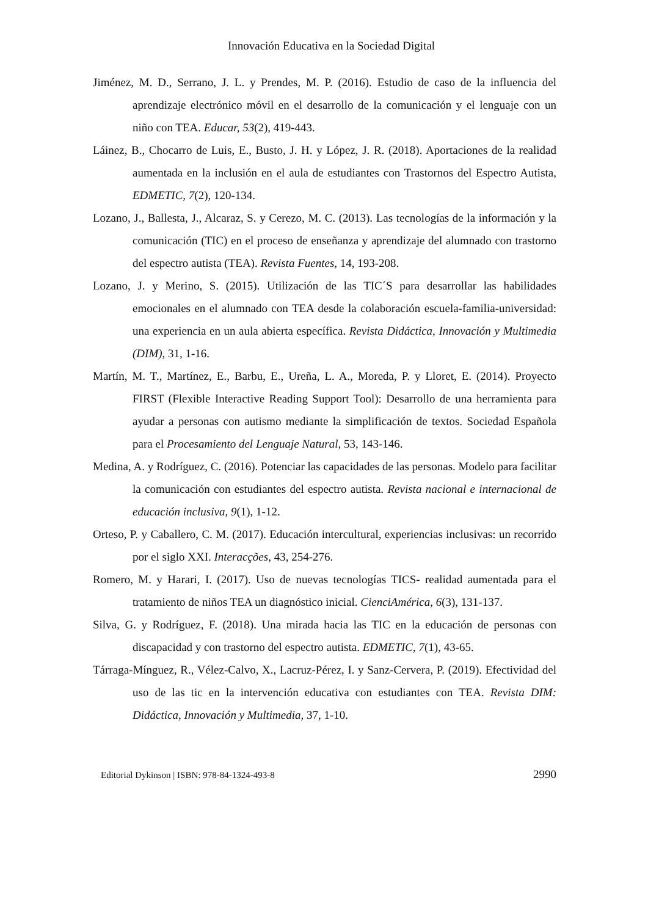Innovación Educativa en la Sociedad Digital
Jiménez, M. D., Serrano, J. L. y Prendes, M. P. (2016). Estudio de caso de la influencia del aprendizaje electrónico móvil en el desarrollo de la comunicación y el lenguaje con un niño con TEA. Educar, 53(2), 419-443.
Láinez, B., Chocarro de Luis, E., Busto, J. H. y López, J. R. (2018). Aportaciones de la realidad aumentada en la inclusión en el aula de estudiantes con Trastornos del Espectro Autista, EDMETIC, 7(2), 120-134.
Lozano, J., Ballesta, J., Alcaraz, S. y Cerezo, M. C. (2013). Las tecnologías de la información y la comunicación (TIC) en el proceso de enseñanza y aprendizaje del alumnado con trastorno del espectro autista (TEA). Revista Fuentes, 14, 193-208.
Lozano, J. y Merino, S. (2015). Utilización de las TIC´S para desarrollar las habilidades emocionales en el alumnado con TEA desde la colaboración escuela-familia-universidad: una experiencia en un aula abierta específica. Revista Didáctica, Innovación y Multimedia (DIM), 31, 1-16.
Martín, M. T., Martínez, E., Barbu, E., Ureña, L. A., Moreda, P. y Lloret, E. (2014). Proyecto FIRST (Flexible Interactive Reading Support Tool): Desarrollo de una herramienta para ayudar a personas con autismo mediante la simplificación de textos. Sociedad Española para el Procesamiento del Lenguaje Natural, 53, 143-146.
Medina, A. y Rodríguez, C. (2016). Potenciar las capacidades de las personas. Modelo para facilitar la comunicación con estudiantes del espectro autista. Revista nacional e internacional de educación inclusiva, 9(1), 1-12.
Orteso, P. y Caballero, C. M. (2017). Educación intercultural, experiencias inclusivas: un recorrido por el siglo XXI. Interacções, 43, 254-276.
Romero, M. y Harari, I. (2017). Uso de nuevas tecnologías TICS- realidad aumentada para el tratamiento de niños TEA un diagnóstico inicial. CienciAmérica, 6(3), 131-137.
Silva, G. y Rodríguez, F. (2018). Una mirada hacia las TIC en la educación de personas con discapacidad y con trastorno del espectro autista. EDMETIC, 7(1), 43-65.
Tárraga-Mínguez, R., Vélez-Calvo, X., Lacruz-Pérez, I. y Sanz-Cervera, P. (2019). Efectividad del uso de las tic en la intervención educativa con estudiantes con TEA. Revista DIM: Didáctica, Innovación y Multimedia, 37, 1-10.
Editorial Dykinson | ISBN: 978-84-1324-493-8 2990